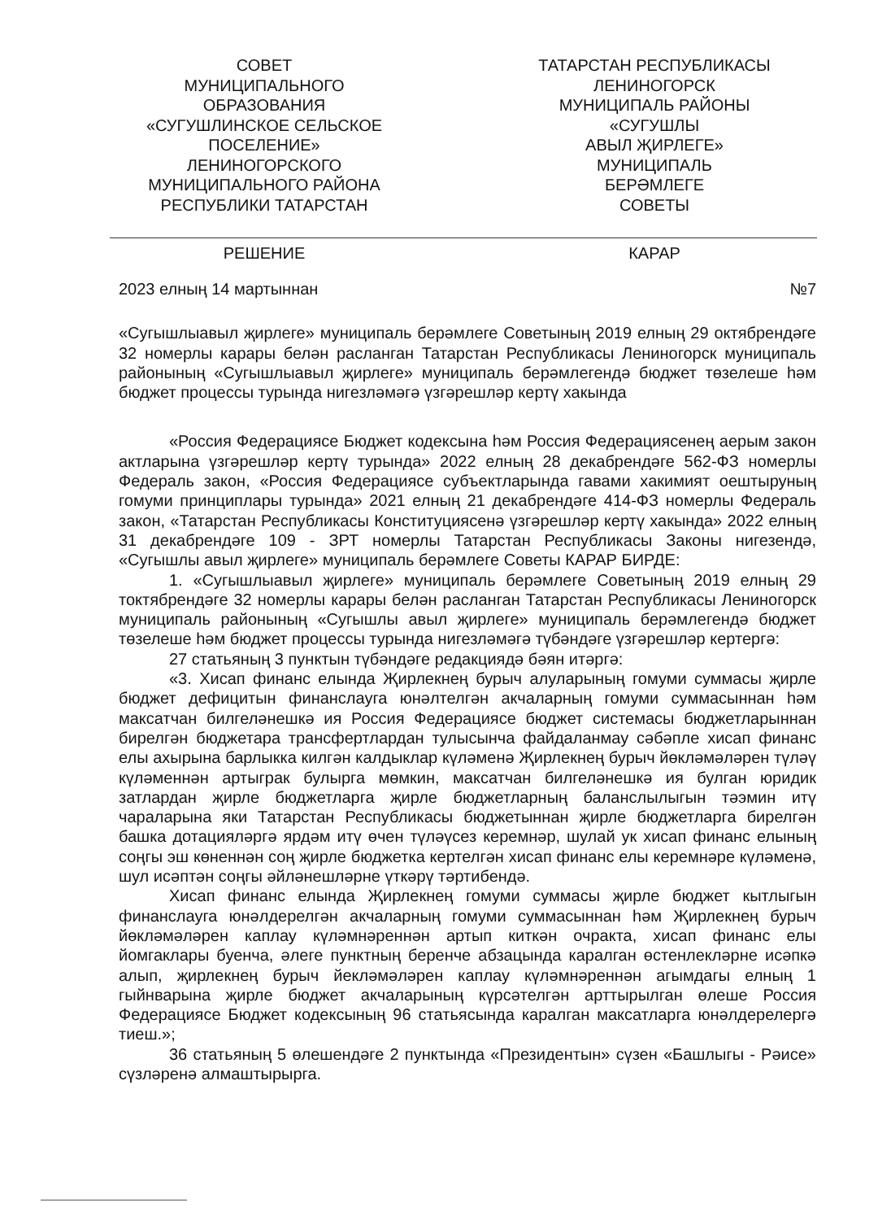СОВЕТ
МУНИЦИПАЛЬНОГО
ОБРАЗОВАНИЯ
«СУГУШЛИНСКОЕ СЕЛЬСКОЕ
ПОСЕЛЕНИЕ»
ЛЕНИНОГОРСКОГО
МУНИЦИПАЛЬНОГО РАЙОНА
РЕСПУБЛИКИ ТАТАРСТАН
ТАТАРСТАН РЕСПУБЛИКАСЫ
ЛЕНИНОГОРСК
МУНИЦИПАЛЬ РАЙОНЫ
«СУГУШЛЫ
АВЫЛ ҖИРЛЕГЕ»
МУНИЦИПАЛЬ
БЕРӘМЛЕГЕ
СОВЕТЫ
РЕШЕНИЕ КАРАР
2023 елның 14 мартыннан №7
«Сугышлыавыл җирлеге» муниципаль берәмлеге Советының 2019 елның 29 октябрендәге 32 номерлы карары белән расланган Татарстан Республикасы Лениногорск муниципаль районының «Сугышлыавыл җирлеге» муниципаль берәмлегендә бюджет төзелеше һәм бюджет процессы турында нигезләмәгә үзгәрешләр кертү хакында
«Россия Федерациясе Бюджет кодексына һәм Россия Федерациясенең аерым закон актларына үзгәрешләр кертү турында» 2022 елның 28 декабрендәге 562-ФЗ номерлы Федераль закон, «Россия Федерациясе субъектларында гавами хакимият оештыруның гомуми принциплары турында» 2021 елның 21 декабрендәге 414-ФЗ номерлы Федераль закон, «Татарстан Республикасы Конституциясенә үзгәрешләр кертү хакында» 2022 елның 31 декабрендәге 109 - ЗРТ номерлы Татарстан Республикасы Законы нигезендә, «Сугышлы авыл җирлеге» муниципаль берәмлеге Советы КАРАР БИРДЕ:
1. «Сугышлыавыл җирлеге» муниципаль берәмлеге Советының 2019 елның 29 токтябрендәге 32 номерлы карары белән расланган Татарстан Республикасы Лениногорск муниципаль районының «Сугышлы авыл җирлеге» муниципаль берәмлегендә бюджет төзелеше һәм бюджет процессы турында нигезләмәгә түбәндәге үзгәрешләр кертергә:
27 статьяның 3 пунктын түбәндәге редакциядә бәян итәргә:
«3. Хисап финанс елында Җирлекнең бурыч алуларының гомуми суммасы җирле бюджет дефицитын финанслауга юнәлтелгән акчаларның гомуми суммасыннан һәм максатчан билгеләнешкә ия Россия Федерациясе бюджет системасы бюджетларыннан бирелгән бюджетара трансфертлардан тулысынча файдаланмау сәбәпле хисап финанс елы ахырына барлыкка килгән калдыклар күләменә Җирлекнең бурыч йөкләмәләрен түләү күләменнән артыграк булырга мөмкин, максатчан билгеләнешкә ия булган юридик затлардан җирле бюджетларга җирле бюджетларның баланслылыгын тәэмин итү чараларына яки Татарстан Республикасы бюджетыннан җирле бюджетларга бирелгән башка дотацияләргә ярдәм итү өчен түләүсез керемнәр, шулай ук хисап финанс елының соңгы эш көненнән соң җирле бюджетка кертелгән хисап финанс елы керемнәре күләменә, шул исәптән соңгы әйләнешләрне үткәрү тәртибендә.
Хисап финанс елында Җирлекнең гомуми суммасы җирле бюджет кытлыгын финанслауга юнәлдерелгән акчаларның гомуми суммасыннан һәм Җирлекнең бурыч йөкләмәләрен каплау күләмнәреннән артып киткән очракта, хисап финанс елы йомгаклары буенча, әлеге пунктның беренче абзацында каралган өстенлекләрне исәпкә алып, җирлекнең бурыч йекләмәләрен каплау күләмнәреннән агымдагы елның 1 гыйнварына җирле бюджет акчаларының күрсәтелгән арттырылган өлеше Россия Федерациясе Бюджет кодексының 96 статьясында каралган максатларга юнәлдерелергә тиеш.»;
36 статьяның 5 өлешендәге 2 пунктында «Президентын» сүзен «Башлыгы - Рәисе» сүзләренә алмаштырырга.